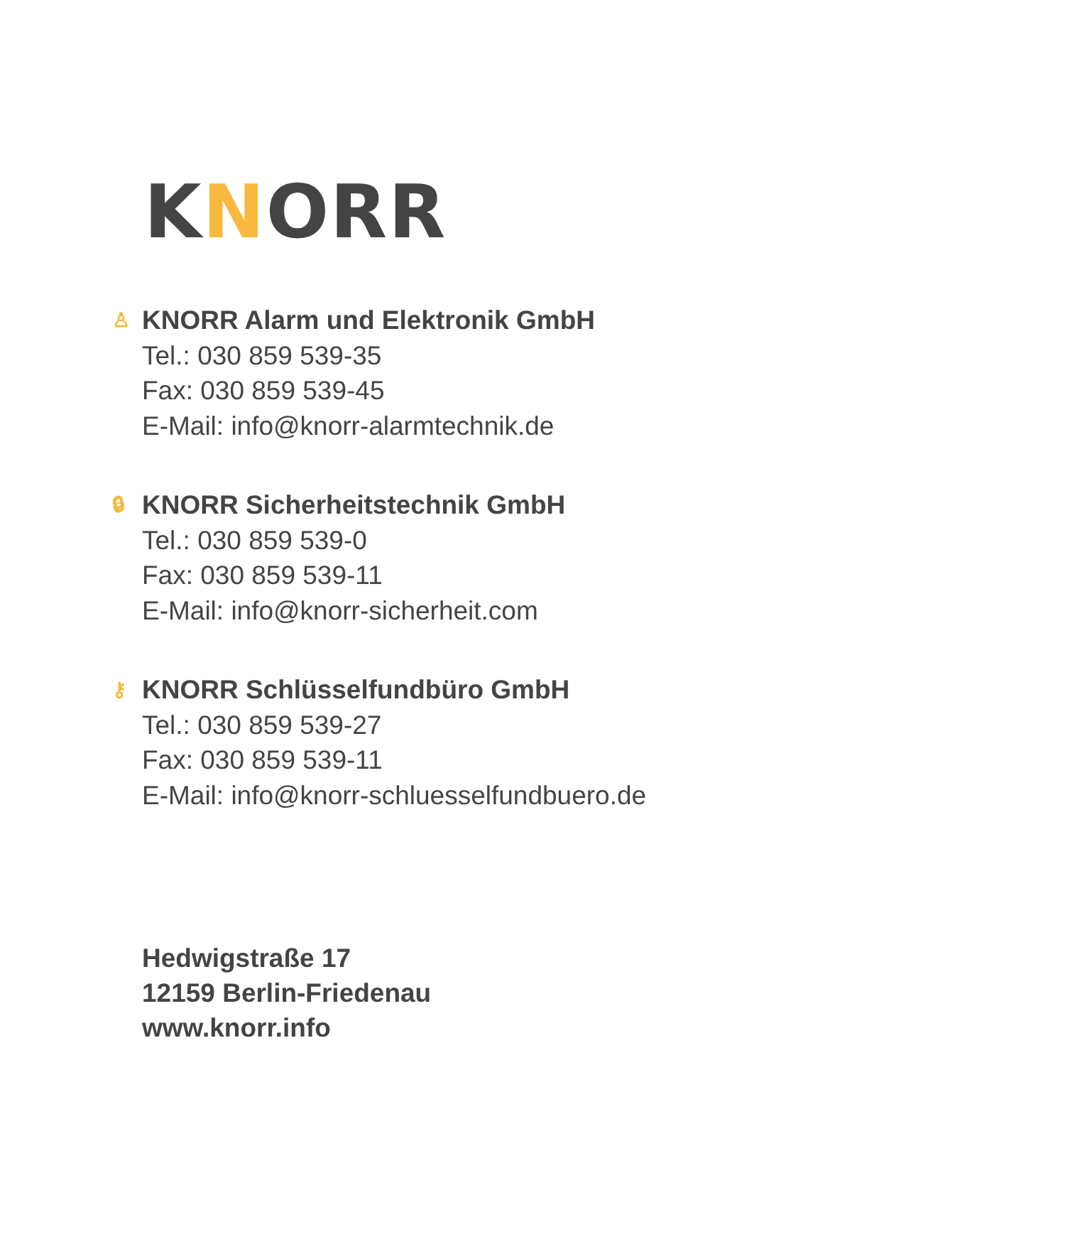KNORR
♙ KNORR Alarm und Elektronik GmbH
Tel.: 030 859 539-35
Fax: 030 859 539-45
E-Mail: info@knorr-alarmtechnik.de
🔒︎ KNORR Sicherheitstechnik GmbH
Tel.: 030 859 539-0
Fax: 030 859 539-11
E-Mail: info@knorr-sicherheit.com
⚷ KNORR Schlüsselfundbüro GmbH
Tel.: 030 859 539-27
Fax: 030 859 539-11
E-Mail: info@knorr-schluesselfundbuero.de
Hedwigstraße 17
12159 Berlin-Friedenau
www.knorr.info